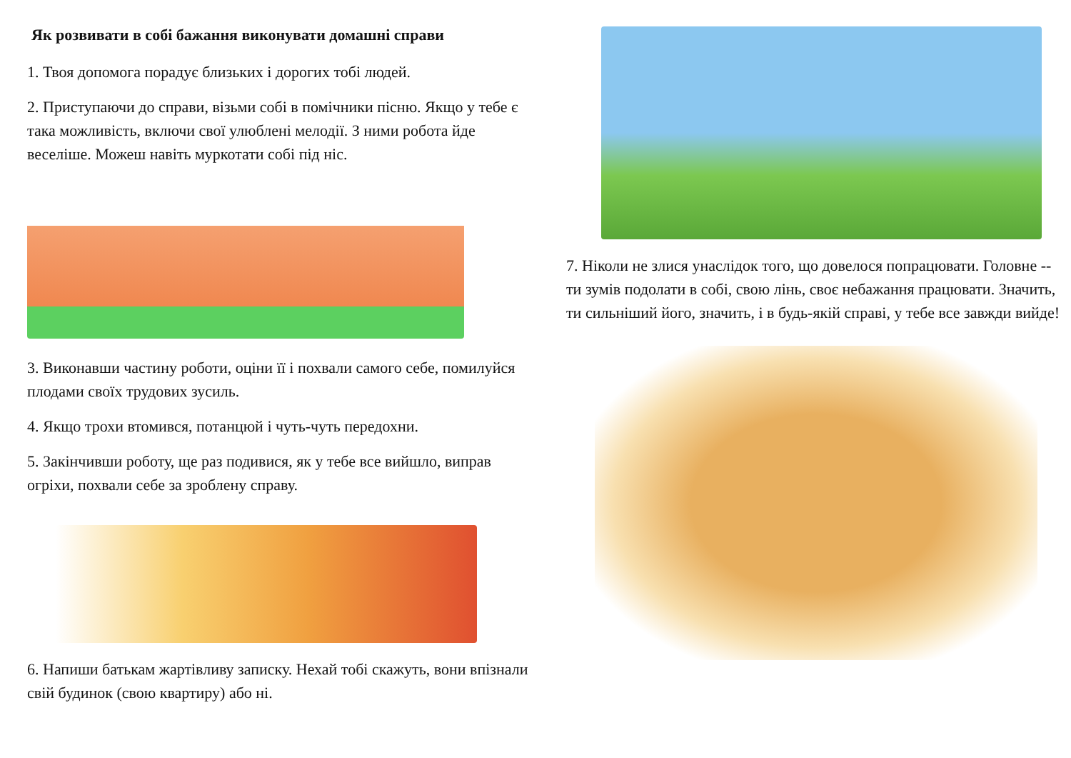Як розвивати в собі бажання виконувати домашні справи
1. Твоя допомога порадує близьких і дорогих тобі людей.
2. Приступаючи до справи, візьми собі в помічники пісню. Якщо у тебе є така можливість, включи свої улюблені мелодії. З ними робота йде веселіше. Можеш навіть муркотати собі під ніс.
3. Виконавши частину роботи, оціни її і похвали самого себе, помилуйся плодами своїх трудових зусиль.
4. Якщо трохи втомився, потанцюй і чуть-чуть передохни.
5. Закінчивши роботу, ще раз подивися, як у тебе все вийшло, виправ огріхи, похвали себе за зроблену справу.
6. Напиши батькам жартівливу записку. Нехай тобі скажуть, вони впізнали свій будинок (свою квартиру) або ні.
7. Ніколи не злися унаслідок того, що довелося попрацювати. Головне -- ти зумів подолати в собі, свою лінь, своє небажання працювати. Значить, ти сильніший його, значить, і в будь-якій справі, у тебе все завжди вийде!